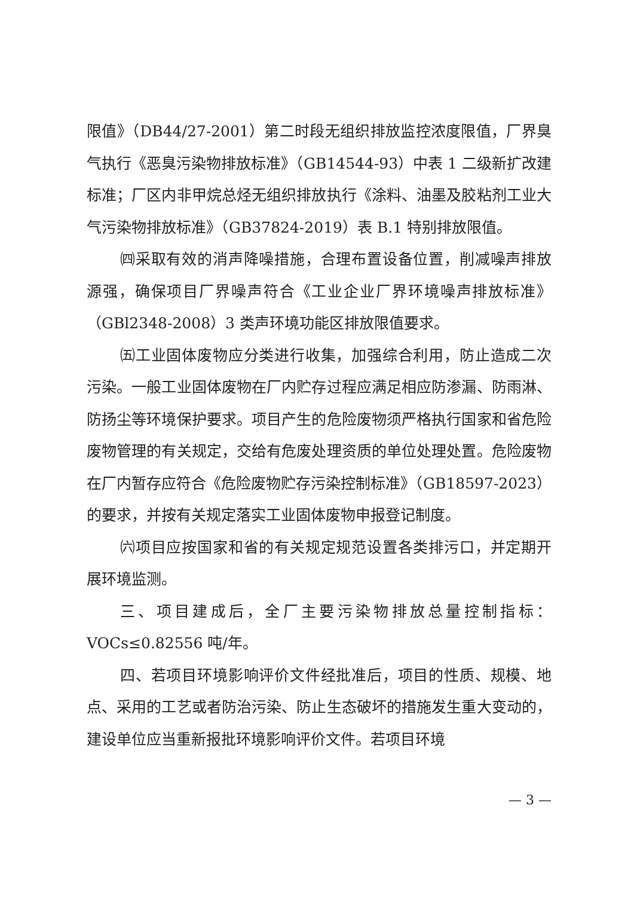限值》（DB44/27-2001）第二时段无组织排放监控浓度限值，厂界臭气执行《恶臭污染物排放标准》（GB14544-93）中表 1 二级新扩改建标准；厂区内非甲烷总烃无组织排放执行《涂料、油墨及胶粘剂工业大气污染物排放标准》（GB37824-2019）表 B.1 特别排放限值。
㈣采取有效的消声降噪措施，合理布置设备位置，削减噪声排放源强，确保项目厂界噪声符合《工业企业厂界环境噪声排放标准》（GBl2348-2008）3 类声环境功能区排放限值要求。
㈤工业固体废物应分类进行收集，加强综合利用，防止造成二次污染。一般工业固体废物在厂内贮存过程应满足相应防渗漏、防雨淋、防扬尘等环境保护要求。项目产生的危险废物须严格执行国家和省危险废物管理的有关规定，交给有危废处理资质的单位处理处置。危险废物在厂内暂存应符合《危险废物贮存污染控制标准》（GB18597-2023）的要求，并按有关规定落实工业固体废物申报登记制度。
㈥项目应按国家和省的有关规定规范设置各类排污口，并定期开展环境监测。
三、项目建成后，全厂主要污染物排放总量控制指标：VOCs≤0.82556 吨/年。
四、若项目环境影响评价文件经批准后，项目的性质、规模、地点、采用的工艺或者防治污染、防止生态破坏的措施发生重大变动的，建设单位应当重新报批环境影响评价文件。若项目环境
— 3 —